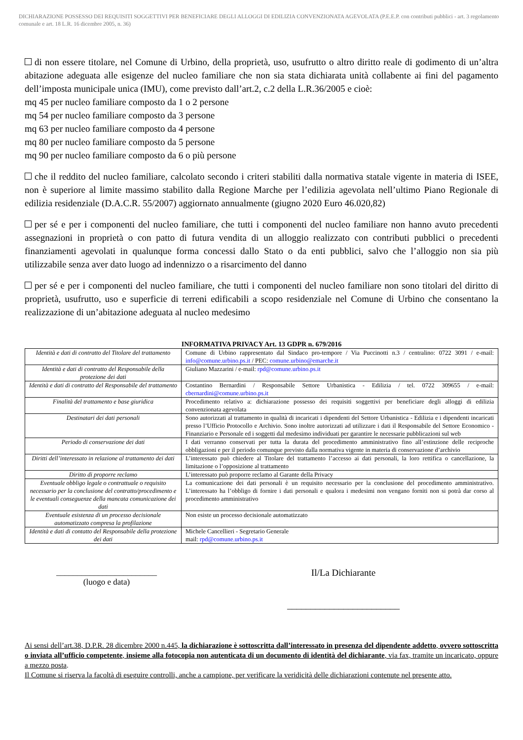DICHIARAZIONE POSSESSO DEI REQUISITI SOGGETTIVI PER BENEFICIARE DEGLI ALLOGGI DI EDILIZIA CONVENZIONATA AGEVOLATA (P.E.E.P. con contributi pubblici - art. 3 regolamento comunale e art. 18 L.R. 16 dicembre 2005, n. 36)
di non essere titolare, nel Comune di Urbino, della proprietà, uso, usufrutto o altro diritto reale di godimento di un’altra abitazione adeguata alle esigenze del nucleo familiare che non sia stata dichiarata unità collabente ai fini del pagamento dell’imposta municipale unica (IMU), come previsto dall’art.2, c.2 della L.R.36/2005 e cioè:
mq 45 per nucleo familiare composto da 1 o 2 persone
mq 54 per nucleo familiare composto da 3 persone
mq 63 per nucleo familiare composto da 4 persone
mq 80 per nucleo familiare composto da 5 persone
mq 90 per nucleo familiare composto da 6 o più persone
che il reddito del nucleo familiare, calcolato secondo i criteri stabiliti dalla normativa statale vigente in materia di ISEE, non è superiore al limite massimo stabilito dalla Regione Marche per l’edilizia agevolata nell’ultimo Piano Regionale di edilizia residenziale (D.A.C.R. 55/2007) aggiornato annualmente (giugno 2020 Euro 46.020,82)
per sé e per i componenti del nucleo familiare, che tutti i componenti del nucleo familiare non hanno avuto precedenti assegnazioni in proprietà o con patto di futura vendita di un alloggio realizzato con contributi pubblici o precedenti finanziamenti agevolati in qualunque forma concessi dallo Stato o da enti pubblici, salvo che l’alloggio non sia più utilizzabile senza aver dato luogo ad indennizzo o a risarcimento del danno
per sé e per i componenti del nucleo familiare, che tutti i componenti del nucleo familiare non sono titolari del diritto di proprietà, usufrutto, uso e superficie di terreni edificabili a scopo residenziale nel Comune di Urbino che consentano la realizzazione di un’abitazione adeguata al nucleo medesimo
INFORMATIVA PRIVACY Art. 13 GDPR n. 679/2016
| Identità e dati di contratto del Titolare del trattamento | Comune di Urbino rappresentato dal Sindaco pro-tempore / Via Puccinotti n.3 / centralino: 0722 3091 / e-mail: info@comune.urbino.ps.it / PEC: comune.urbino@emarche.it |
| Identità e dati di contratto del Responsabile della protezione dei dati | Giuliano Mazzarini / e-mail: rpd@comune.urbino.ps.it |
| Identità e dati di contratto del Responsabile del trattamento | Costantino Bernardini / Responsabile Settore Urbanistica - Edilizia / tel. 0722 309655 / e-mail: cbernardini@comune.urbino.ps.it |
| Finalità del trattamento e base giuridica | Procedimento relativo a: dichiarazione possesso dei requisiti soggettivi per beneficiare degli alloggi di edilizia convenzionata agevolata |
| Destinatari dei dati personali | Sono autorizzati al trattamento in qualità di incaricati i dipendenti del Settore Urbanistica - Edilizia e i dipendenti incaricati presso l’Ufficio Protocollo e Archivio. Sono inoltre autorizzati ad utilizzare i dati il Responsabile del Settore Economico - Finanziario e Personale ed i soggetti dal medesimo individuati per garantire le necessarie pubblicazioni sul web |
| Periodo di conservazione dei dati | I dati verranno conservati per tutta la durata del procedimento amministrativo fino all’estinzione delle reciproche obbligazioni e per il periodo comunque previsto dalla normativa vigente in materia di conservazione d’archivio |
| Diritti dell’interessato in relazione al trattamento dei dati | L’interessato può chiedere al Titolare del trattamento l’accesso ai dati personali, la loro rettifica o cancellazione, la limitazione o l’opposizione al trattamento |
| Diritto di proporre reclamo | L’interessato può proporre reclamo al Garante della Privacy |
| Eventuale obbligo legale o contrattuale o requisito necessario per la conclusione del contratto/procedimento e le eventuali conseguenze della mancata comunicazione dei dati | La comunicazione dei dati personali è un requisito necessario per la conclusione del procedimento amministrativo. L’interessato ha l’obbligo di fornire i dati personali e qualora i medesimi non vengano forniti non si potrà dar corso al procedimento amministrativo |
| Eventuale esistenza di un processo decisionale automatizzato compresa la profilazione | Non esiste un processo decisionale automatizzato |
| Identità e dati di contatto del Responsabile della protezione dei dati | Michele Cancellieri - Segretario Generale mail: rpd@comune.urbino.ps.it |
________________________
(luogo e data)
Il/La Dichiarante
________________________
Ai sensi dell’art.38, D.P.R. 28 dicembre 2000 n.445, la dichiarazione è sottoscritta dall’interessato in presenza del dipendente addetto, ovvero sottoscritta o inviata all’ufficio competente, insieme alla fotocopia non autenticata di un documento di identità del dichiarante, via fax, tramite un incaricato, oppure a mezzo posta.
Il Comune si riserva la facoltà di eseguire controlli, anche a campione, per verificare la veridicità delle dichiarazioni contenute nel presente atto.